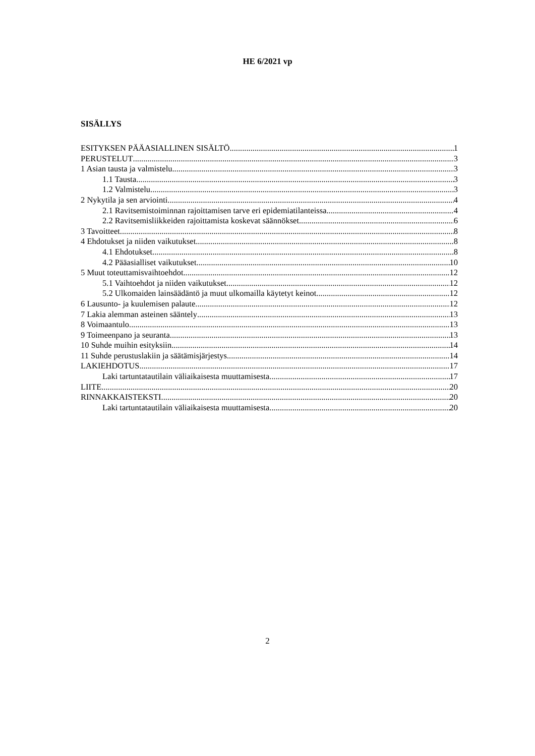HE 6/2021 vp
SISÄLLYS
ESITYKSEN PÄÄASIALLINEN SISÄLTÖ 1
PERUSTELUT 3
1 Asian tausta ja valmistelu 3
1.1 Tausta 3
1.2 Valmistelu 3
2 Nykytila ja sen arviointi 4
2.1 Ravitsemistoiminnan rajoittamisen tarve eri epidemiatilanteissa 4
2.2 Ravitsemisliikkeiden rajoittamista koskevat säännökset 6
3 Tavoitteet 8
4 Ehdotukset ja niiden vaikutukset 8
4.1 Ehdotukset 8
4.2 Pääasialliset vaikutukset 10
5 Muut toteuttamisvaihtoehdot 12
5.1 Vaihtoehdot ja niiden vaikutukset 12
5.2 Ulkomaiden lainsäädäntö ja muut ulkomailla käytetyt keinot 12
6 Lausunto- ja kuulemisen palaute 12
7 Lakia alemman asteinen sääntely 13
8 Voimaantulo 13
9 Toimeenpano ja seuranta 13
10 Suhde muihin esityksiin 14
11 Suhde perustuslakiin ja säätämisjärjestys 14
LAKIEHDOTUS 17
Laki tartuntatautilain väliaikaisesta muuttamisesta 17
LIITE 20
RINNAKKAISTEKSTI 20
Laki tartuntatautilain väliaikaisesta muuttamisesta 20
2